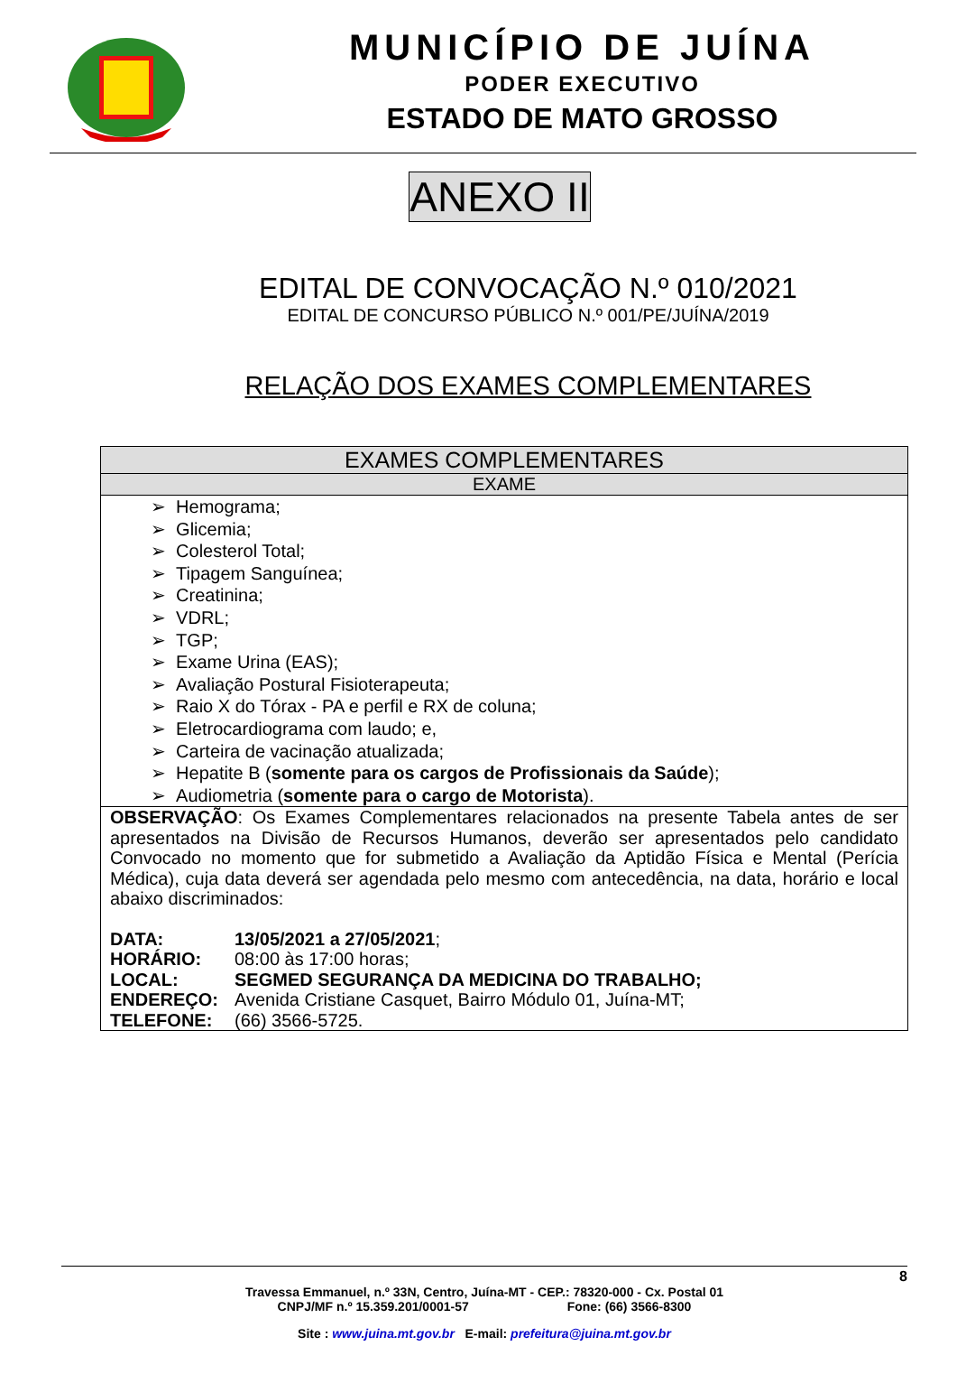MUNICÍPIO DE JUÍNA
PODER EXECUTIVO
ESTADO DE MATO GROSSO
ANEXO II
EDITAL DE CONVOCAÇÃO N.º 010/2021
EDITAL DE CONCURSO PÚBLICO N.º 001/PE/JUÍNA/2019
RELAÇÃO DOS EXAMES COMPLEMENTARES
| EXAMES COMPLEMENTARES |
| --- |
| EXAME |
| ➢ Hemograma; ➢ Glicemia; ➢ Colesterol Total; ➢ Tipagem Sanguínea; ➢ Creatinina; ➢ VDRL; ➢ TGP; ➢ Exame Urina (EAS); ➢ Avaliação Postural Fisioterapeuta; ➢ Raio X do Tórax - PA e perfil e RX de coluna; ➢ Eletrocardiograma com laudo; e, ➢ Carteira de vacinação atualizada; ➢ Hepatite B ( somente para os cargos de Profissionais da Saúde ); ➢ Audiometria ( somente para o cargo de Motorista ). |
| OBSERVAÇÃO : Os Exames Complementares relacionados na presente Tabela antes de ser apresentados na Divisão de Recursos Humanos, deverão ser apresentados pelo candidato Convocado no momento que for submetido a Avaliação da Aptidão Física e Mental (Perícia Médica), cuja data deverá ser agendada pelo mesmo com antecedência, na data, horário e local abaixo discriminados: / DATA: / 13/05/2021 a 27/05/2021 ; / / HORÁRIO: / 08:00 às 17:00 horas; / / LOCAL: / SEGMED SEGURANÇA DA MEDICINA DO TRABALHO; / / ENDEREÇO: / Avenida Cristiane Casquet, Bairro Módulo 01, Juína-MT; / / TELEFONE: / (66) 3566-5725. / |
8
Travessa Emmanuel, n.º 33N, Centro, Juína-MT - CEP.: 78320-000 - Cx. Postal 01
CNPJ/MF n.º 15.359.201/0001-57 Fone: (66) 3566-8300
Site : www.juina.mt.gov.br E-mail: prefeitura@juina.mt.gov.br